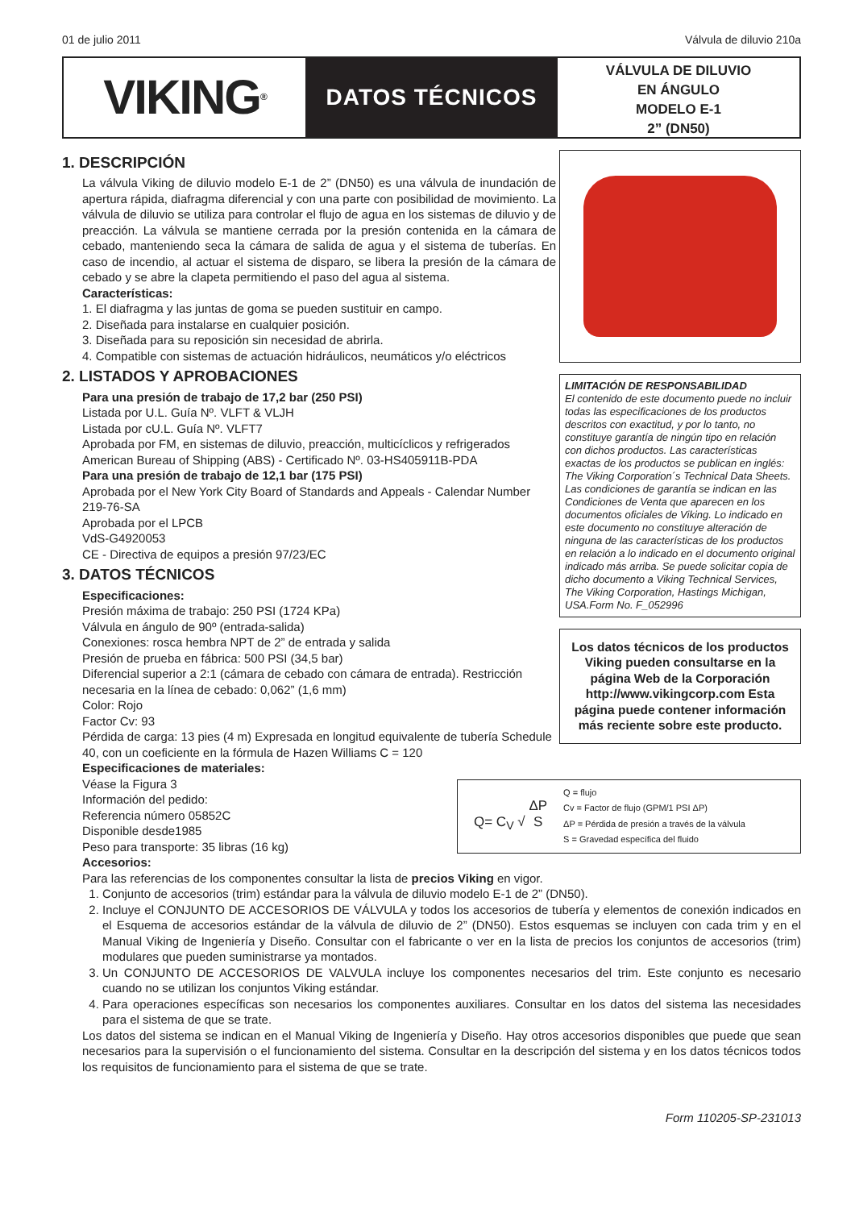01 de julio 2011 Válvula de diluvio 210a
VIKING<sup>®</sup>
DATOS TÉCNICOS
VÁLVULA DE DILUVIO
EN ÁNGULO
MODELO E-1
2” (DN50)
1. DESCRIPCIÓN
La válvula Viking de diluvio modelo E-1 de 2” (DN50) es una válvula de inundación de apertura rápida, diafragma diferencial y con una parte con posibilidad de movimiento. La válvula de diluvio se utiliza para controlar el flujo de agua en los sistemas de diluvio y de preacción. La válvula se mantiene cerrada por la presión contenida en la cámara de cebado, manteniendo seca la cámara de salida de agua y el sistema de tuberías. En caso de incendio, al actuar el sistema de disparo, se libera la presión de la cámara de cebado y se abre la clapeta permitiendo el paso del agua al sistema.
Características:
1. El diafragma y las juntas de goma se pueden sustituir en campo.
2. Diseñada para instalarse en cualquier posición.
3. Diseñada para su reposición sin necesidad de abrirla.
4. Compatible con sistemas de actuación hidráulicos, neumáticos y/o eléctricos
2. LISTADOS Y APROBACIONES
Para una presión de trabajo de 17,2 bar (250 PSI)
Listada por U.L. Guía Nº. VLFT & VLJH
Listada por cU.L. Guía Nº. VLFT7
Aprobada por FM, en sistemas de diluvio, preacción, multicíclicos y refrigerados
American Bureau of Shipping (ABS) - Certificado Nº. 03-HS405911B-PDA
Para una presión de trabajo de 12,1 bar (175 PSI)
Aprobada por el New York City Board of Standards and Appeals - Calendar Number 219-76-SA
Aprobada por el LPCB
VdS-G4920053
CE - Directiva de equipos a presión 97/23/EC
3. DATOS TÉCNICOS
Especificaciones:
Presión máxima de trabajo: 250 PSI (1724 KPa)
Válvula en ángulo de 90º (entrada-salida)
Conexiones: rosca hembra NPT de 2” de entrada y salida
Presión de prueba en fábrica: 500 PSI (34,5 bar)
Diferencial superior a 2:1 (cámara de cebado con cámara de entrada). Restricción necesaria en la línea de cebado: 0,062” (1,6 mm)
Color: Rojo
Factor Cv: 93
Pérdida de carga: 13 pies (4 m) Expresada en longitud equivalente de tubería Schedule 40, con un coeficiente en la fórmula de Hazen Williams C = 120
Especificaciones de materiales:
LIMITACIÓN DE RESPONSABILIDAD
El contenido de este documento puede no incluir todas las especificaciones de los productos descritos con exactitud, y por lo tanto, no constituye garantía de ningún tipo en relación con dichos productos. Las características exactas de los productos se publican en inglés: The Viking Corporation´s Technical Data Sheets. Las condiciones de garantía se indican en las Condiciones de Venta que aparecen en los documentos oficiales de Viking. Lo indicado en este documento no constituye alteración de ninguna de las características de los productos en relación a lo indicado en el documento original indicado más arriba. Se puede solicitar copia de dicho documento a Viking Technical Services, The Viking Corporation, Hastings Michigan, USA.Form No. F_052996
Los datos técnicos de los productos Viking pueden consultarse en la página Web de la Corporación http://www.vikingcorp.com Esta página puede contener información más reciente sobre este producto.
Q= C<sub>V</sub> √ ΔP
S
Q = flujo
Cv = Factor de flujo (GPM/1 PSI ΔP)
ΔP = Pérdida de presión a través de la válvula
S = Gravedad específica del fluido
Véase la Figura 3
Información del pedido:
Referencia número 05852C
Disponible desde1985
Peso para transporte: 35 libras (16 kg)
Accesorios:
Para las referencias de los componentes consultar la lista de precios Viking en vigor.
1. Conjunto de accesorios (trim) estándar para la válvula de diluvio modelo E-1 de 2” (DN50).
2. Incluye el CONJUNTO DE ACCESORIOS DE VÁLVULA y todos los accesorios de tubería y elementos de conexión indicados en el Esquema de accesorios estándar de la válvula de diluvio de 2” (DN50). Estos esquemas se incluyen con cada trim y en el Manual Viking de Ingeniería y Diseño. Consultar con el fabricante o ver en la lista de precios los conjuntos de accesorios (trim) modulares que pueden suministrarse ya montados.
3. Un CONJUNTO DE ACCESORIOS DE VALVULA incluye los componentes necesarios del trim. Este conjunto es necesario cuando no se utilizan los conjuntos Viking estándar.
4. Para operaciones específicas son necesarios los componentes auxiliares. Consultar en los datos del sistema las necesidades para el sistema de que se trate.
Los datos del sistema se indican en el Manual Viking de Ingeniería y Diseño. Hay otros accesorios disponibles que puede que sean necesarios para la supervisión o el funcionamiento del sistema. Consultar en la descripción del sistema y en los datos técnicos todos los requisitos de funcionamiento para el sistema de que se trate.
Form 110205-SP-231013